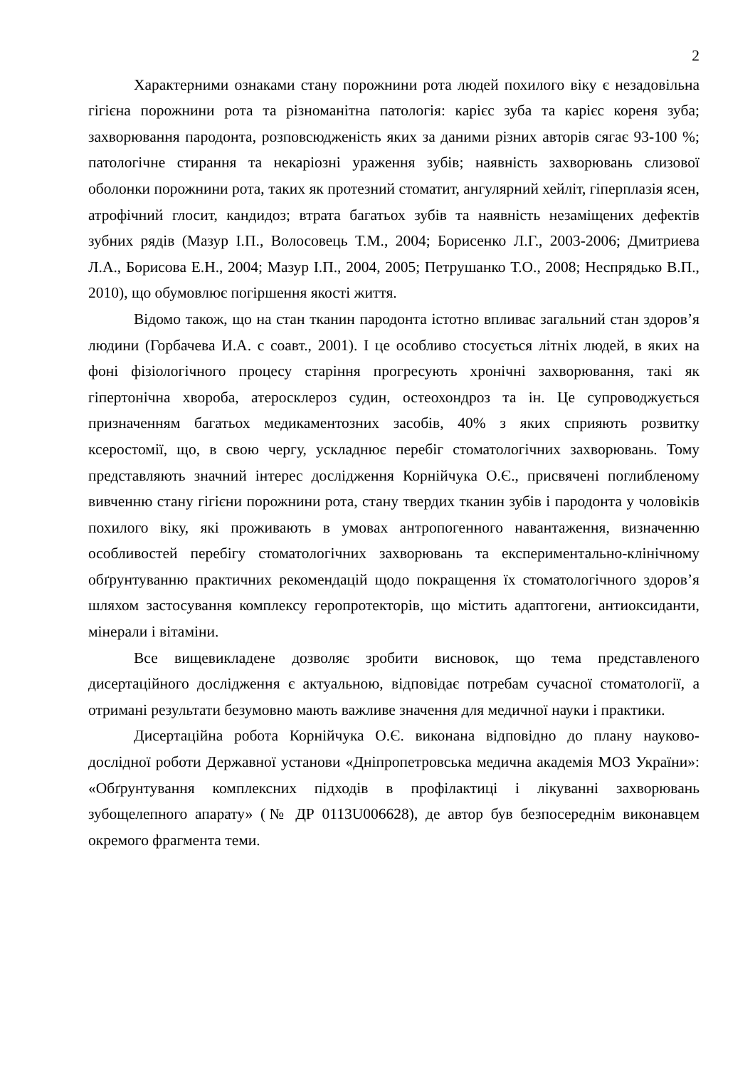2
Характерними ознаками стану порожнини рота людей похилого віку є незадовільна гігієна порожнини рота та різноманітна патологія: карієс зуба та карієс кореня зуба; захворювання пародонта, розповсюдженість яких за даними різних авторів сягає 93-100 %; патологічне стирання та некаріозні ураження зубів; наявність захворювань слизової оболонки порожнини рота, таких як протезний стоматит, ангулярний хейліт, гіперплазія ясен, атрофічний глосит, кандидоз; втрата багатьох зубів та наявність незаміщених дефектів зубних рядів (Мазур І.П., Волосовець Т.М., 2004; Борисенко Л.Г., 2003-2006; Дмитриева Л.А., Борисова Е.Н., 2004; Мазур І.П., 2004, 2005; Петрушанко Т.О., 2008; Неспрядько В.П., 2010), що обумовлює погіршення якості життя.
Відомо також, що на стан тканин пародонта істотно впливає загальний стан здоров’я людини (Горбачева И.А. с соавт., 2001). І це особливо стосується літніх людей, в яких на фоні фізіологічного процесу старіння прогресують хронічні захворювання, такі як гіпертонічна хвороба, атеросклероз судин, остеохондроз та ін. Це супроводжується призначенням багатьох медикаментозних засобів, 40% з яких сприяють розвитку ксеростомії, що, в свою чергу, ускладнює перебіг стоматологічних захворювань. Тому представляють значний інтерес дослідження Корнійчука О.Є., присвячені поглибленому вивченню стану гігієни порожнини рота, стану твердих тканин зубів і пародонта у чоловіків похилого віку, які проживають в умовах антропогенного навантаження, визначенню особливостей перебігу стоматологічних захворювань та експериментально-клінічному обґрунтуванню практичних рекомендацій щодо покращення їх стоматологічного здоров’я шляхом застосування комплексу геропротекторів, що містить адаптогени, антиоксиданти, мінерали і вітаміни.
Все вищевикладене дозволяє зробити висновок, що тема представленого дисертаційного дослідження є актуальною, відповідає потребам сучасної стоматології, а отримані результати безумовно мають важливе значення для медичної науки і практики.
Дисертаційна робота Корнійчука О.Є. виконана відповідно до плану науково-дослідної роботи Державної установи «Дніпропетровська медична академія МОЗ України»: «Обґрунтування комплексних підходів в профілактиці і лікуванні захворювань зубощелепного апарату» (№ ДР 0113U006628), де автор був безпосереднім виконавцем окремого фрагмента теми.